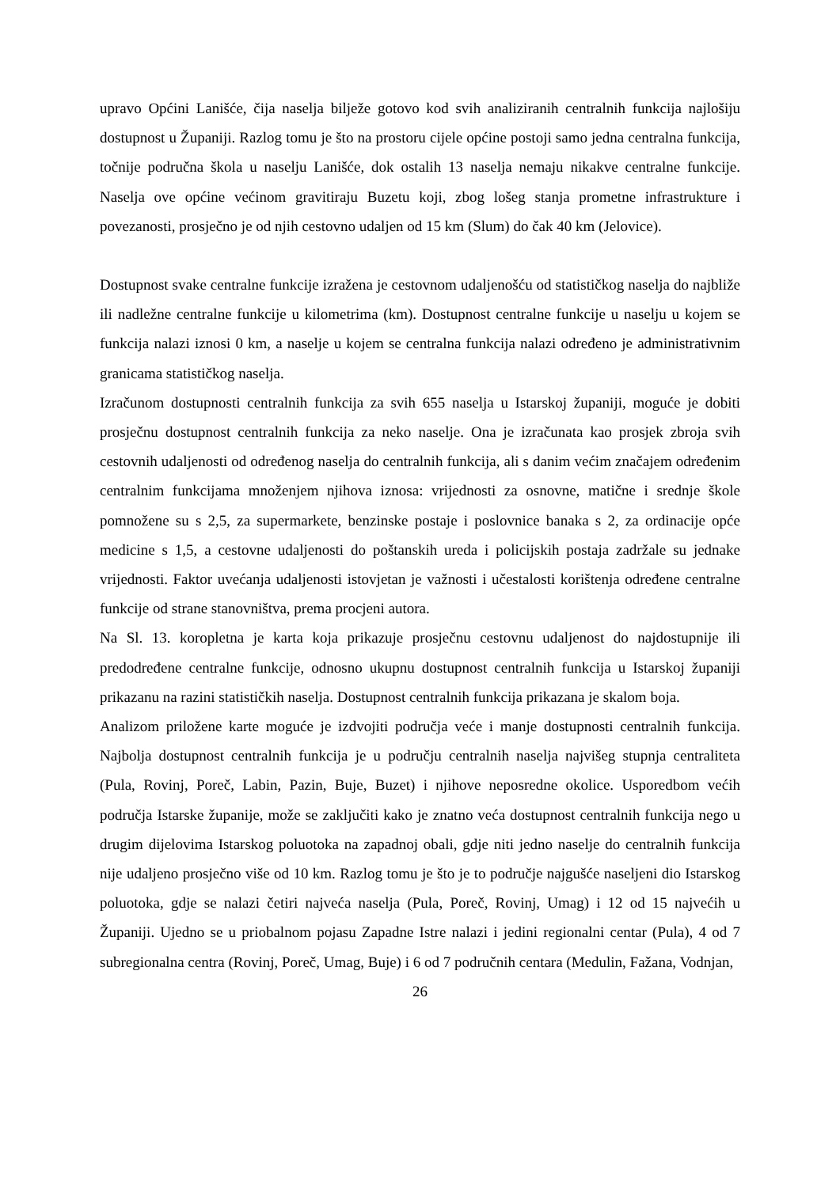upravo Općini Lanišće, čija naselja bilježe gotovo kod svih analiziranih centralnih funkcija najlošiju dostupnost u Županiji. Razlog tomu je što na prostoru cijele općine postoji samo jedna centralna funkcija, točnije područna škola u naselju Lanišće, dok ostalih 13 naselja nemaju nikakve centralne funkcije. Naselja ove općine većinom gravitiraju Buzetu koji, zbog lošeg stanja prometne infrastrukture i povezanosti, prosječno je od njih cestovno udaljen od 15 km (Slum) do čak 40 km (Jelovice).
Dostupnost svake centralne funkcije izražena je cestovnom udaljenošću od statističkog naselja do najbliže ili nadležne centralne funkcije u kilometrima (km). Dostupnost centralne funkcije u naselju u kojem se funkcija nalazi iznosi 0 km, a naselje u kojem se centralna funkcija nalazi određeno je administrativnim granicama statističkog naselja.
Izračunom dostupnosti centralnih funkcija za svih 655 naselja u Istarskoj županiji, moguće je dobiti prosječnu dostupnost centralnih funkcija za neko naselje. Ona je izračunata kao prosjek zbroja svih cestovnih udaljenosti od određenog naselja do centralnih funkcija, ali s danim većim značajem određenim centralnim funkcijama množenjem njihova iznosa: vrijednosti za osnovne, matične i srednje škole pomnožene su s 2,5, za supermarkete, benzinske postaje i poslovnice banaka s 2, za ordinacije opće medicine s 1,5, a cestovne udaljenosti do poštanskih ureda i policijskih postaja zadržale su jednake vrijednosti. Faktor uvećanja udaljenosti istovjetan je važnosti i učestalosti korištenja određene centralne funkcije od strane stanovništva, prema procjeni autora.
Na Sl. 13. koropletna je karta koja prikazuje prosječnu cestovnu udaljenost do najdostupnije ili predodređene centralne funkcije, odnosno ukupnu dostupnost centralnih funkcija u Istarskoj županiji prikazanu na razini statističkih naselja. Dostupnost centralnih funkcija prikazana je skalom boja.
Analizom priložene karte moguće je izdvojiti područja veće i manje dostupnosti centralnih funkcija. Najbolja dostupnost centralnih funkcija je u području centralnih naselja najvišeg stupnja centraliteta (Pula, Rovinj, Poreč, Labin, Pazin, Buje, Buzet) i njihove neposredne okolice. Usporedbom većih područja Istarske županije, može se zaključiti kako je znatno veća dostupnost centralnih funkcija nego u drugim dijelovima Istarskog poluotoka na zapadnoj obali, gdje niti jedno naselje do centralnih funkcija nije udaljeno prosječno više od 10 km. Razlog tomu je što je to područje najgušće naseljeni dio Istarskog poluotoka, gdje se nalazi četiri najveća naselja (Pula, Poreč, Rovinj, Umag) i 12 od 15 najvećih u Županiji. Ujedno se u priobalnom pojasu Zapadne Istre nalazi i jedini regionalni centar (Pula), 4 od 7 subregionalna centra (Rovinj, Poreč, Umag, Buje) i 6 od 7 područnih centara (Medulin, Fažana, Vodnjan,
26